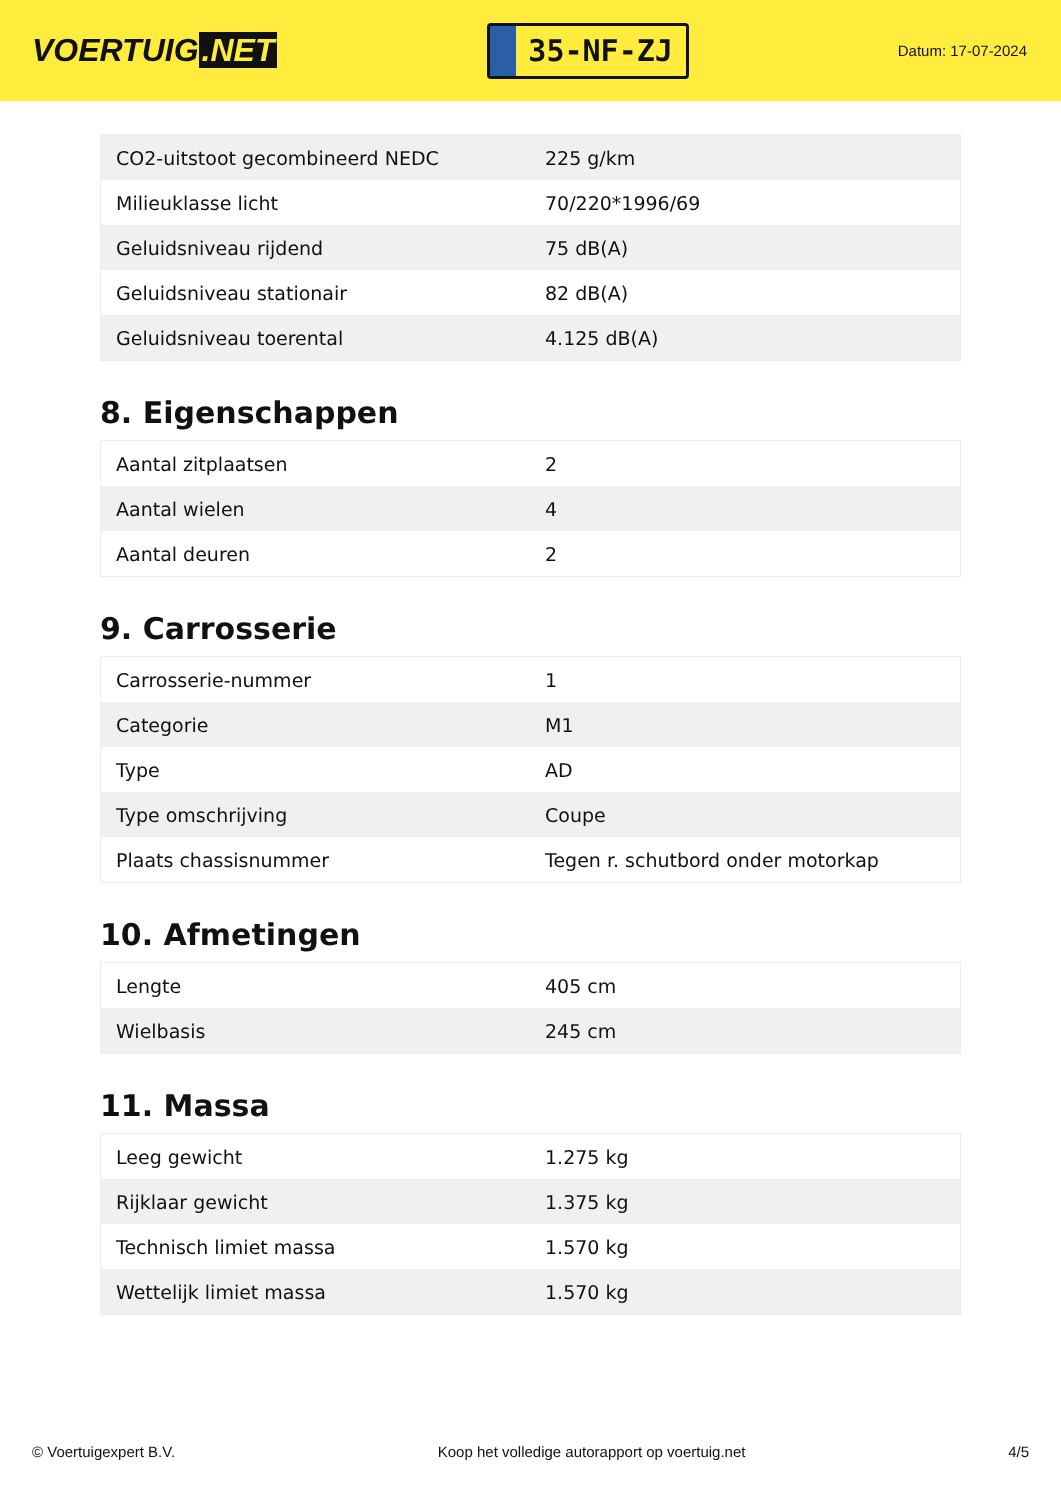VOERTUIG.NET
35-NF-ZJ
Datum: 17-07-2024
| CO2-uitstoot gecombineerd NEDC | 225 g/km |
| Milieuklasse licht | 70/220*1996/69 |
| Geluidsniveau rijdend | 75 dB(A) |
| Geluidsniveau stationair | 82 dB(A) |
| Geluidsniveau toerental | 4.125 dB(A) |
8. Eigenschappen
| Aantal zitplaatsen | 2 |
| Aantal wielen | 4 |
| Aantal deuren | 2 |
9. Carrosserie
| Carrosserie-nummer | 1 |
| Categorie | M1 |
| Type | AD |
| Type omschrijving | Coupe |
| Plaats chassisnummer | Tegen r. schutbord onder motorkap |
10. Afmetingen
| Lengte | 405 cm |
| Wielbasis | 245 cm |
11. Massa
| Leeg gewicht | 1.275 kg |
| Rijklaar gewicht | 1.375 kg |
| Technisch limiet massa | 1.570 kg |
| Wettelijk limiet massa | 1.570 kg |
© Voertuigexpert B.V. Koop het volledige autorapport op voertuig.net 4/5